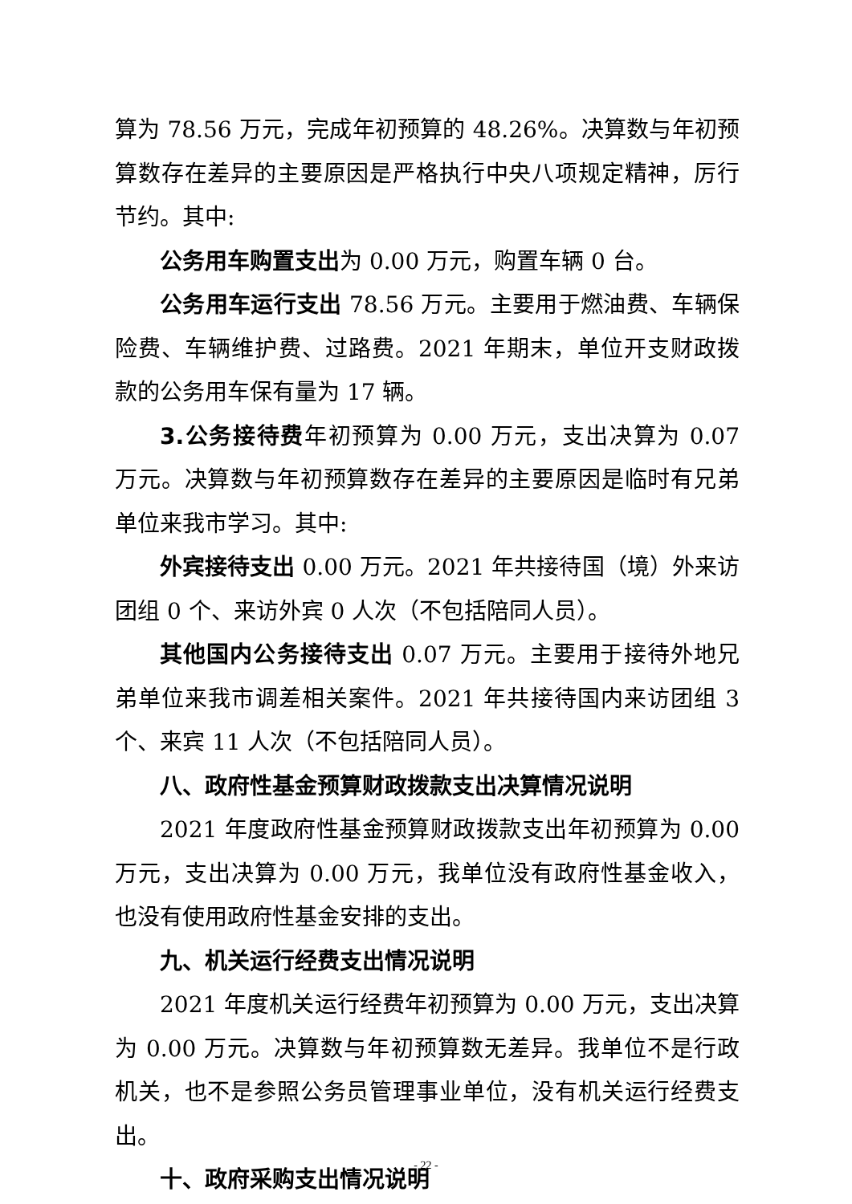算为 78.56 万元，完成年初预算的 48.26%。决算数与年初预算数存在差异的主要原因是严格执行中央八项规定精神，厉行节约。其中:
公务用车购置支出为 0.00 万元，购置车辆 0 台。
公务用车运行支出 78.56 万元。主要用于燃油费、车辆保险费、车辆维护费、过路费。2021 年期末，单位开支财政拨款的公务用车保有量为 17 辆。
3.公务接待费年初预算为 0.00 万元，支出决算为 0.07 万元。决算数与年初预算数存在差异的主要原因是临时有兄弟单位来我市学习。其中:
外宾接待支出 0.00 万元。2021 年共接待国（境）外来访团组 0 个、来访外宾 0 人次（不包括陪同人员）。
其他国内公务接待支出 0.07 万元。主要用于接待外地兄弟单位来我市调差相关案件。2021 年共接待国内来访团组 3 个、来宾 11 人次（不包括陪同人员）。
八、政府性基金预算财政拨款支出决算情况说明
2021 年度政府性基金预算财政拨款支出年初预算为 0.00 万元，支出决算为 0.00 万元，我单位没有政府性基金收入，也没有使用政府性基金安排的支出。
九、机关运行经费支出情况说明
2021 年度机关运行经费年初预算为 0.00 万元，支出决算为 0.00 万元。决算数与年初预算数无差异。我单位不是行政机关，也不是参照公务员管理事业单位，没有机关运行经费支出。
十、政府采购支出情况说明
- 22 -